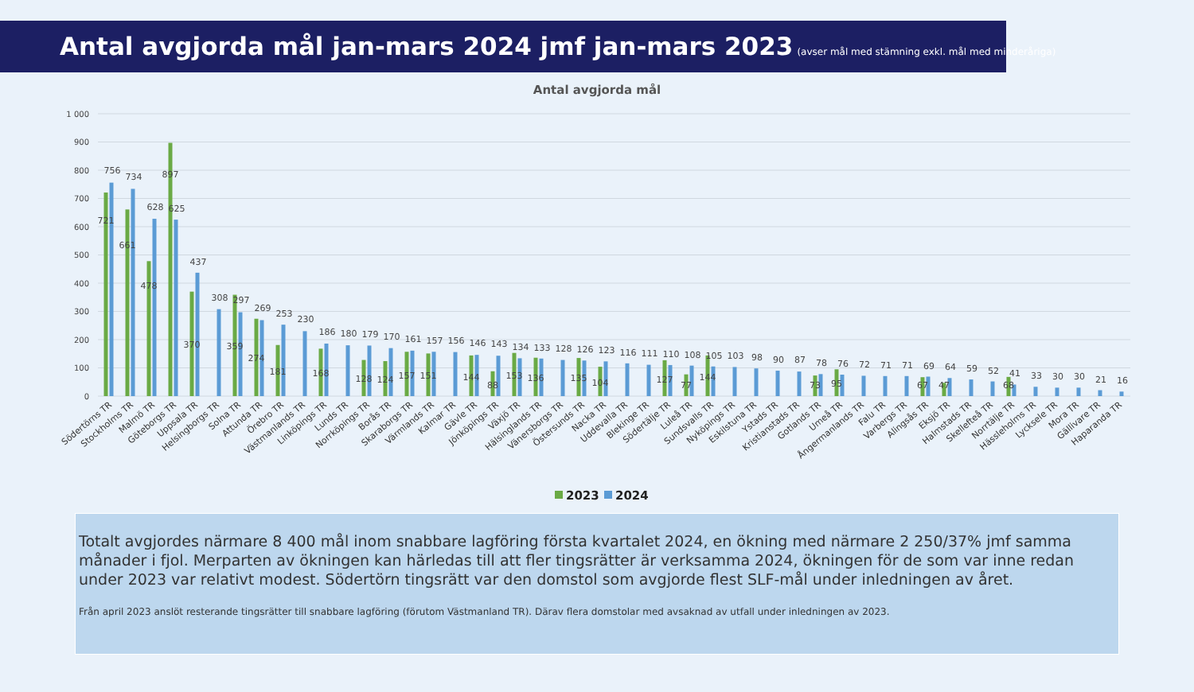Antal avgjorda mål jan-mars 2024 jmf jan-mars 2023 (avser mål med stämning exkl. mål med minderåriga)
Antal avgjorda mål
1 000
900
800
700
600
500
400
300
200
100
0
721
756
661
734
478
628
897
625
370
437
308
359
297
274
269
181
253
230
168
186
180
128
179
124
170
157
161
151
157
156
144
146
88
143
153
134
136
133
128
135
126
104
123
116
111
127
110
77
108
144
105
103
98
90
87
73
78
95
76
72
71
71
67
69
47
64
59
52
68
41
33
30
30
21
16
Södertörns TR
Stockholms TR
Malmö TR
Göteborgs TR
Uppsala TR
Helsingborgs TR
Solna TR
Attunda TR
Örebro TR
Västmanlands TR
Linköpings TR
Lunds TR
Norrköpings TR
Borås TR
Skaraborgs TR
Värmlands TR
Kalmar TR
Gävle TR
Jönköpings TR
Växjö TR
Hälsinglands TR
Vänersborgs TR
Östersunds TR
Nacka TR
Uddevalla TR
Blekinge TR
Södertälje TR
Luleå TR
Sundsvalls TR
Nyköpings TR
Eskilstuna TR
Ystads TR
Kristianstads TR
Gotlands TR
Umeå TR
Ångermanlands TR
Falu TR
Varbergs TR
Alingsås TR
Eksjö TR
Halmstads TR
Skellefteå TR
Norrtälje TR
Hässleholms TR
Lycksele TR
Mora TR
Gällivare TR
Haparanda TR
2023
2024
Totalt avgjordes närmare 8 400 mål inom snabbare lagföring första kvartalet 2024, en ökning med närmare 2 250/37% jmf samma månader i fjol. Merparten av ökningen kan härledas till att fler tingsrätter är verksamma 2024, ökningen för de som var inne redan under 2023 var relativt modest. Södertörn tingsrätt var den domstol som avgjorde flest SLF-mål under inledningen av året.
Från april 2023 anslöt resterande tingsrätter till snabbare lagföring (förutom Västmanland TR). Därav flera domstolar med avsaknad av utfall under inledningen av 2023.